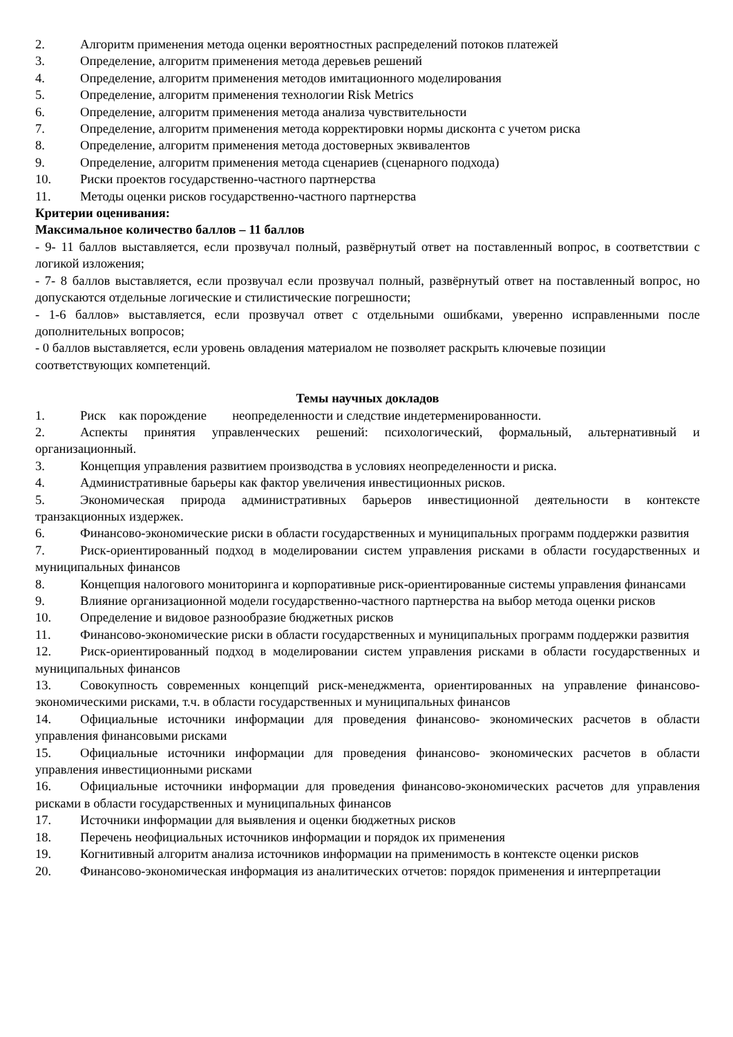2. Алгоритм применения метода оценки вероятностных распределений потоков платежей
3. Определение, алгоритм применения метода деревьев решений
4. Определение, алгоритм применения методов имитационного моделирования
5. Определение, алгоритм применения технологии Risk Metrics
6. Определение, алгоритм применения метода анализа чувствительности
7. Определение, алгоритм применения метода корректировки нормы дисконта с учетом риска
8. Определение, алгоритм применения метода достоверных эквивалентов
9. Определение, алгоритм применения метода сценариев (сценарного подхода)
10. Риски проектов государственно-частного партнерства
11. Методы оценки рисков государственно-частного партнерства
Критерии оценивания:
Максимальное количество баллов – 11 баллов
- 9- 11 баллов выставляется, если прозвучал полный, развёрнутый ответ на поставленный вопрос, в соответствии с логикой изложения;
- 7- 8 баллов выставляется, если прозвучал если прозвучал полный, развёрнутый ответ на поставленный вопрос, но допускаются отдельные логические и стилистические погрешности;
- 1-6 баллов» выставляется, если прозвучал ответ с отдельными ошибками, уверенно исправленными после дополнительных вопросов;
- 0 баллов выставляется, если уровень овладения материалом не позволяет раскрыть ключевые позиции соответствующих компетенций.
Темы научных докладов
1. Риск как порождение неопределенности и следствие индетерменированности.
2. Аспекты принятия управленческих решений: психологический, формальный, альтернативный и организационный.
3. Концепция управления развитием производства в условиях неопределенности и риска.
4. Административные барьеры как фактор увеличения инвестиционных рисков.
5. Экономическая природа административных барьеров инвестиционной деятельности в контексте транзакционных издержек.
6. Финансово-экономические риски в области государственных и муниципальных программ поддержки развития
7. Риск-ориентированный подход в моделировании систем управления рисками в области государственных и муниципальных финансов
8. Концепция налогового мониторинга и корпоративные риск-ориентированные системы управления финансами
9. Влияние организационной модели государственно-частного партнерства на выбор метода оценки рисков
10. Определение и видовое разнообразие бюджетных рисков
11. Финансово-экономические риски в области государственных и муниципальных программ поддержки развития
12. Риск-ориентированный подход в моделировании систем управления рисками в области государственных и муниципальных финансов
13. Совокупность современных концепций риск-менеджмента, ориентированных на управление финансово-экономическими рисками, т.ч. в области государственных и муниципальных финансов
14. Официальные источники информации для проведения финансово- экономических расчетов в области управления финансовыми рисками
15. Официальные источники информации для проведения финансово- экономических расчетов в области управления инвестиционными рисками
16. Официальные источники информации для проведения финансово-экономических расчетов для управления рисками в области государственных и муниципальных финансов
17. Источники информации для выявления и оценки бюджетных рисков
18. Перечень неофициальных источников информации и порядок их применения
19. Когнитивный алгоритм анализа источников информации на применимость в контексте оценки рисков
20. Финансово-экономическая информация из аналитических отчетов: порядок применения и интерпретации